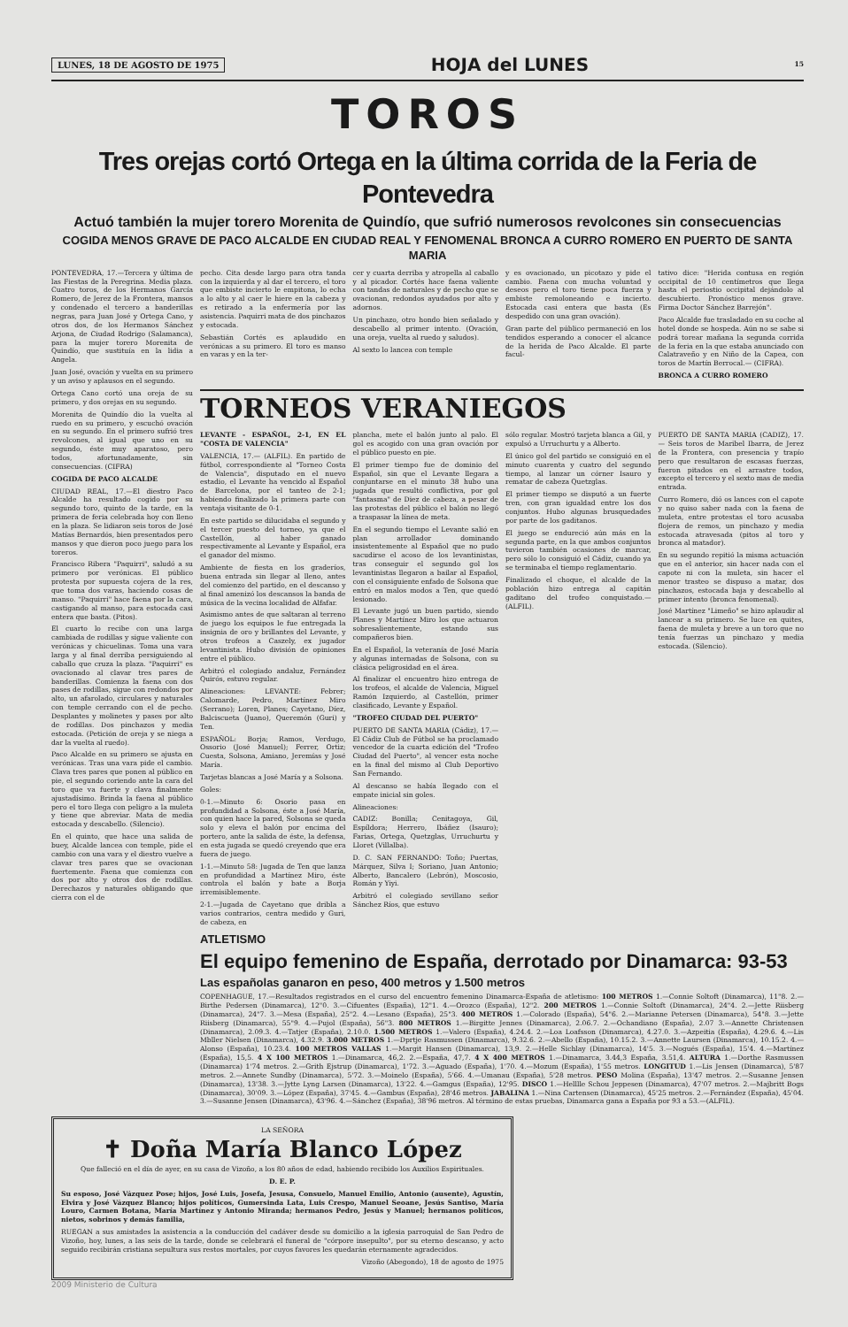LUNES, 18 DE AGOSTO DE 1975 HOJA del LUNES 15
TOROS
Tres orejas cortó Ortega en la última corrida de la Feria de Pontevedra
Actuó también la mujer torero Morenita de Quindío, que sufrió numerosos revolcones sin consecuencias
COGIDA MENOS GRAVE DE PACO ALCALDE EN CIUDAD REAL Y FENOMENAL BRONCA A CURRO ROMERO EN PUERTO DE SANTA MARIA
PONTEVEDRA, 17.—Tercera y última de las Fiestas de la Peregrina. Media plaza. Cuatro toros, de los Hermanos García Romero, de Jerez de la Frontera, mansos y condenado el tercero a banderillas negras, para Juan José y Ortega Cano, y otros dos, de los Hermanos Sánchez Arjona, de Ciudad Rodrigo (Salamanca), para la mujer torero Morenita de Quindío, que sustituía en la lidia a Angela.
Juan José, ovación y vuelta en su primero y un aviso y aplausos en el segundo.
Ortega Cano cortó una oreja de su primero, y dos orejas en su segundo.
Morenita de Quindío dio la vuelta al ruedo en su primero, y escuchó ovación en su segundo. En el primero sufrió tres revolcones, al igual que uno en su segundo, éste muy aparatoso, pero todos, afortunadamente, sin consecuencias. (CIFRA)
COGIDA DE PACO ALCALDE
CIUDAD REAL, 17.—El diestro Paco Alcalde ha resultado cogido por su segundo toro, quinto de la tarde, en la primera de feria celebrada hoy con lleno en la plaza. Se lidiaron seis toros de José Matías Bernardós, bien presentados pero mansos y que dieron poco juego para los toreros.
Francisco Ribera "Paquirri", saludó a su primero por verónicas. El público protesta por supuesta cojera de la res, que toma dos varas, haciendo cosas de manso. "Paquirri" hace faena por la cara, castigando al manso, para estocada casi entera que basta. (Pitos).
El cuarto lo recibe con una larga cambiada de rodillas y sigue valiente con verónicas y chicuelinas. Toma una vara larga y al final derriba persiguiendo al caballo que cruza la plaza. "Paquirri" es ovacionado al clavar tres pares de banderillas. Comienza la faena con dos pases de rodillas, sigue con redondos por alto, un afarolado, circulares y naturales con temple cerrando con el de pecho. Desplantes y molinetes y pases por alto de rodillas. Dos pinchazos y media estocada. (Petición de oreja y se niega a dar la vuelta al ruedo).
Paco Alcalde en su primero se ajusta en verónicas. Tras una vara pide el cambio. Clava tres pares que ponen al público en pie, el segundo coriendo ante la cara del toro que va fuerte y clava finalmente ajustadísimo. Brinda la faena al público pero el toro llega con peligro a la muleta y tiene que abreviar. Mata de media estocada y descabello. (Silencio).
En el quinto, que hace una salida de buey, Alcalde lancea con temple, pide el cambio con una vara y el diestro vuelve a clavar tres pares que se ovacionan fuertemente. Faena que comienza con dos por alto y otros dos de rodillas. Derechazos y naturales obligando que cierra con el de
pecho. Cita desde largo para otra tanda con la izquierda y al dar el tercero, el toro que embiste incierto le empitona, lo echa a lo alto y al caer le hiere en la cabeza y es retirado a la enfermería por las asistencia. Paquirri mata de dos pinchazos y estocada.
Sebastián Cortés es aplaudido en verónicas a su primero. El toro es manso en varas y en la ter-
cer y cuarta derriba y atropella al caballo y al picador. Cortés hace faena valiente con tandas de naturales y de pecho que se ovacionan, redondos ayudados por alto y adornos.
Un pinchazo, otro hondo bien señalado y descabello al primer intento. (Ovación, una oreja, vuelta al ruedo y saludos).
Al sexto lo lancea con temple
y es ovacionado, un picotazo y pide el cambio. Faena con mucha voluntad y deseos pero el toro tiene poca fuerza y embiste remoloneando e incierto. Estocada casi entera que basta (Es despedido con una gran ovación).
Gran parte del público permaneció en los tendidos esperando a conocer el alcance de la herida de Paco Alcalde. El parte facul-
tativo dice: "Herida contusa en región occipital de 10 centímetros que llega hasta el periostio occipital dejándolo al descubierto. Pronóstico menos grave. Firma Doctor Sánchez Barrejón".
Paco Alcalde fue trasladado en su coche al hotel donde se hospeda. Aún no se sabe si podrá torear mañana la segunda corrida de la feria en la que estaba anunciado con Calatraveño y en Niño de la Capea, con toros de Martín Berrocal.— (CIFRA).
BRONCA A CURRO ROMERO
TORNEOS VERANIEGOS
LEVANTE - ESPAÑOL, 2-1, EN EL "COSTA DE VALENCIA"
VALENCIA, 17.— (ALFIL). En partido de fútbol, correspondiente al "Torneo Costa de Valencia", disputado en el nuevo estadio, el Levante ha vencido al Español de Barcelona, por el tanteo de 2-1; habiendo finalizado la primera parte con ventaja visitante de 0-1.
En este partido se dilucidaba el segundo y el tercer puesto del torneo, ya que el Castellón, al haber ganado respectivamente al Levante y Español, era el ganador del mismo.
Ambiente de fiesta en los graderíos, buena entrada sin llegar al lleno, antes del comienzo del partido, en el descanso y al final amenizó los descansos la banda de música de la vecina localidad de Alfafar.
Asimismo antes de que saltaran al terreno de juego los equipos le fue entregada la insignia de oro y brillantes del Levante, y otros trofeos a Caszely, ex jugador levantinista. Hubo división de opiniones entre el público.
Arbitró el colegiado andaluz, Fernández Quirós, estuvo regular.
Alineaciones: LEVANTE: Febrer; Calomarde, Pedro, Martínez Miro (Serrano); Loren, Planes; Cayetano, Díez, Balciscueta (Juano), Queremón (Guri) y Ten.
ESPAÑOL: Borja; Ramos, Verdugo, Ossorio (José Manuel); Ferrer, Ortiz; Cuesta, Solsona, Amiano, Jeremías y José María.
Tarjetas blancas a José María y a Solsona.
Goles:
0-1.—Minuto 6: Osorio pasa en profundidad a Solsona, éste a José María, con quien hace la pared, Solsona se queda solo y eleva el balón por encima del portero, ante la salida de éste, la defensa, en esta jugada se quedó creyendo que era fuera de juego.
1-1.—Minuto 58: Jugada de Ten que lanza en profundidad a Martínez Miro, éste controla el balón y bate a Borja irremisiblemente.
2-1.—Jugada de Cayetano que dribla a varios contrarios, centra medido y Guri, de cabeza, en
plancha, mete el balón junto al palo. El gol es acogido con una gran ovación por el público puesto en pie.
El primer tiempo fue de dominio del Español, sin que el Levante llegara a conjuntarse en el minuto 38 hubo una jugada que resultó conflictiva, por gol "fantasma" de Diez de cabeza, a pesar de las protestas del público el balón no llegó a traspasar la línea de meta.
En el segundo tiempo el Levante salió en plan arrollador dominando insistentemente al Español que no pudo sacudirse el acoso de los levantinistas, tras conseguir el segundo gol los levantinistas llegaron a bailar al Español, con el consiguiente enfado de Solsona que entró en malos modos a Ten, que quedó lesionado.
El Levante jugó un buen partido, siendo Planes y Martínez Miro los que actuaron sobresalientemente, estando sus compañeros bien.
En el Español, la veteranía de José María y algunas internadas de Solsona, con su clásica peligrosidad en el área.
Al finalizar el encuentro hizo entrega de los trofeos, el alcalde de Valencia, Miguel Ramón Izquierdo, al Castellón, primer clasificado, Levante y Español.
"TROFEO CIUDAD DEL PUERTO"
PUERTO DE SANTA MARIA (Cádiz), 17.— El Cádiz Club de Fútbol se ha proclamado vencedor de la cuarta edición del "Trofeo Ciudad del Puerto", al vencer esta noche en la final del mismo al Club Deportivo San Fernando.
Al descanso se había llegado con el empate inicial sin goles.
Alineaciones:
CADIZ: Bonilla; Cenitagoya, Gil, Espíldora; Herrero, Ibáñez (Isauro); Farias, Ortega, Quetzglas, Urruchurtu y Lloret (Villalba).
D. C. SAN FERNANDO: Toño; Puertas, Márquez, Silva I; Soriano, Juan Antonio; Alberto, Bancalero (Lebrón), Moscosio, Román y Yiyi.
Arbitró el colegiado sevillano señor Sánchez Ríos, que estuvo
sólo regular. Mostró tarjeta blanca a Gil, y expulsó a Urruchurtu y a Alberto.
El único gol del partido se consiguió en el minuto cuarenta y cuatro del segundo tiempo, al lanzar un córner Isauro y rematar de cabeza Quetzglas.
El primer tiempo se disputó a un fuerte tren, con gran igualdad entre los dos conjuntos. Hubo algunas brusquedades por parte de los gaditanos.
El juego se endureció aún más en la segunda parte, en la que ambos conjuntos tuvieron también ocasiones de marcar, pero sólo lo consiguió el Cádiz, cuando ya se terminaba el tiempo reglamentario.
Finalizado el choque, el alcalde de la población hizo entrega al capitán gaditano del trofeo conquistado.—(ALFIL).
PUERTO DE SANTA MARIA (CADIZ), 17. — Seis toros de Maribel Ibarra, de Jerez de la Frontera, con presencia y trapío pero que resultaron de escasas fuerzas, fueron pitados en el arrastre todos, excepto el tercero y el sexto mas de media entrada.
Curro Romero, dió os lances con el capote y no quiso saber nada con la faena de muleta, entre protestas el toro acusaba flojera de remos, un pinchazo y media estocada atravesada (pitos al toro y bronca al matador).
En su segundo repitió la misma actuación que en el anterior, sin hacer nada con el capote ni con la muleta, sin hacer el menor trasteo se dispuso a matar, dos pinchazos, estocada baja y descabello al primer intento (bronca fenomenal).
José Martínez "Limeño" se hizo aplaudir al lancear a su primero. Se luce en quites, faena de muleta y breve a un toro que no tenía fuerzas un pinchazo y media estocada. (Silencio).
ATLETISMO
El equipo femenino de España, derrotado por Dinamarca: 93-53
Las españolas ganaron en peso, 400 metros y 1.500 metros
COPENHAGUE, 17.—Resultados registrados en el curso del encuentro femenino Dinamarca-España de atletismo: 100 METROS 1.—Connie Soltoft (Dinamarca), 11"8. 2.—Birthe Pedersen (Dinamarca), 12"0. 3.—Cifuentes (España), 12"1. 4.—Orozco (España), 12"2. 200 METROS 1.—Connie Soltoft (Dinamarca), 24"4. 2.—Jette Riisberg (Dinamarca), 24"7. 3.—Mesa (España), 25"2. 4.—Lesano (España), 25"3. 400 METROS 1.—Colorado (España), 54"6. 2.—Marianne Petersen (Dinamarca), 54"8. 3.—Jette Riisberg (Dinamarca), 55"9. 4.—Pujol (España), 56"3. 800 METROS 1.—Birgitte Jennes (Dinamarca), 2.06.7. 2.—Ochandiano (España), 2.07 3.—Annette Christensen (Dinamarca), 2.09.3. 4.—Tatjer (España), 2.10.0. 1.500 METROS 1.—Valero (España), 4.24.4. 2.—Loa Loafsson (Dinamarca), 4.27.0. 3.—Azpeitia (España), 4.29.6. 4.—Lis Mbller Nielsen (Dinamarca), 4.32.9. 3.000 METROS 1.—Dprtje Rasmussen (Dinamarca), 9.32.6. 2.—Abello (España), 10.15.2. 3.—Annette Laursen (Dinamarca), 10.15.2. 4.—Alonso (España), 10.23.4. 100 METROS VALLAS 1.—Margit Hansen (Dinamarca), 13,9. 2.—Helle Sichlay (Dinamarca), 14'5. 3.—Nogués (España), 15'4. 4.—Martínez (España), 15,5. 4 X 100 METROS 1.—Dinamarca, 46,2. 2.—España, 47,7. 4 X 400 METROS 1.—Dinamarca, 3.44,3 España, 3.51,4. ALTURA 1.—Dorthe Rasmussen (Dinamarca) 1'74 metros. 2.—Grith Ejstrup (Dinamarca), 1'72. 3.—Aguado (España), 1'70. 4.—Mozum (España), 1'55 metros. LONGITUD 1.—Lis Jensen (Dinamarca), 5'87 metros. 2.—Annete Sundby (Dinamarca), 5'72. 3.—Moinelo (España), 5'66. 4.—Umanau (España), 5'28 metros. PESO Molina (España), 13'47 metros. 2.—Susanne Jensen (Dinamarca), 13'38. 3.—Jytte Lyng Larsen (Dinamarca), 13'22. 4.—Gamgus (España), 12'95. DISCO 1.—Helllle Schou Jeppesen (Dinamarca), 47'07 metros. 2.—Majbritt Bogs (Dinamarca), 30'09. 3.—López (España), 37'45. 4.—Gambus (España), 28'46 metros. JABALINA 1.—Nina Cartensen (Dinamarca), 45'25 metros. 2.—Fernández (España), 45'04. 3.—Susanne Jensen (Dinamarca), 43'96. 4.—Sánchez (España), 38'96 metros. Al término de estas pruebas, Dinamarca gana a España por 93 a 53.—(ALFIL).
LA SEÑORA
✝ Doña María Blanco López
Que falleció en el día de ayer, en su casa de Vizoño, a los 80 años de edad, habiendo recibido los Auxilios Espirituales.
D. E. P.
Su esposo, José Vázquez Pose; hijos, José Luis, Josefa, Jesusa, Consuelo, Manuel Emilio, Antonio (ausente), Agustín, Elvira y José Vázquez Blanco; hijos políticos, Gumersinda Lata, Luis Crespo, Manuel Seoane, Jesús Santiso, María Louro, Carmen Botana, María Martínez y Antonio Miranda; hermanos Pedro, Jesús y Manuel; hermanos políticos, nietos, sobrinos y demás familia,
RUEGAN a sus amistades la asistencia a la conducción del cadáver desde su domicilio a la iglesia parroquial de San Pedro de Vizoño, hoy, lunes, a las seis de la tarde, donde se celebrará el funeral de "córpore insepulto", por su eterno descanso, y acto seguido recibirán cristiana sepultura sus restos mortales, por cuyos favores les quedarán eternamente agradecidos.
Vizoño (Abegondo), 18 de agosto de 1975
2009 Ministerio de Cultura